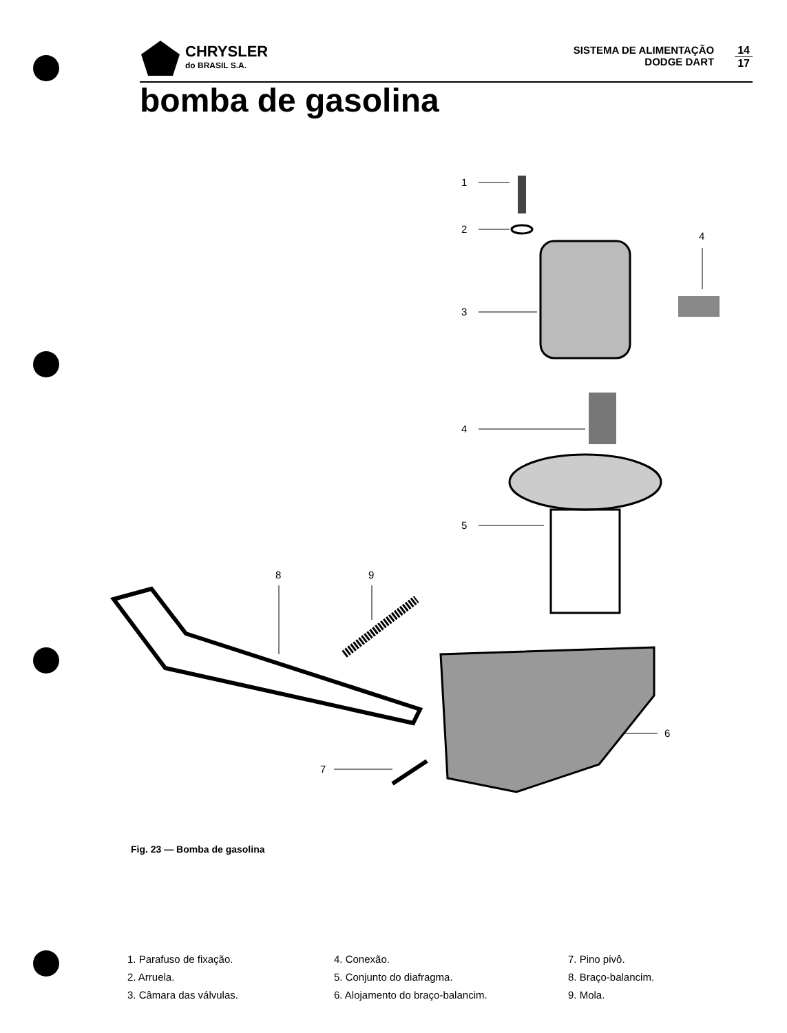CHRYSLER
do BRASIL S.A.
SISTEMA DE ALIMENTAÇÃO
DODGE DART
14
17
bomba de gasolina
1
2
3
4
4
5
8
9
6
7
Fig. 23 — Bomba de gasolina
1. Parafuso de fixação.
2. Arruela.
3. Câmara das válvulas.
4. Conexão.
5. Conjunto do diafragma.
6. Alojamento do braço-balancim.
7. Pino pivô.
8. Braço-balancim.
9. Mola.